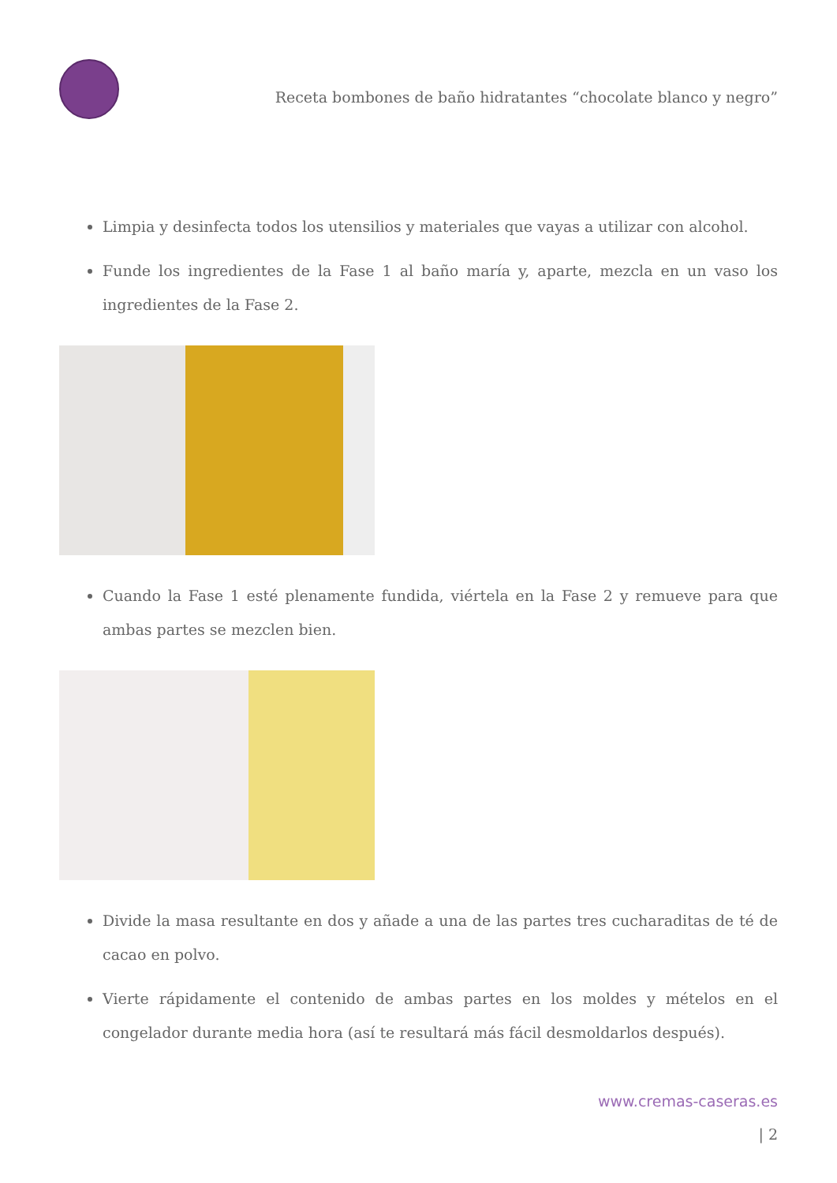Receta bombones de baño hidratantes “chocolate blanco y negro”
Limpia y desinfecta todos los utensilios y materiales que vayas a utilizar con alcohol.
Funde los ingredientes de la Fase 1 al baño maría y, aparte, mezcla en un vaso los ingredientes de la Fase 2.
Cuando la Fase 1 esté plenamente fundida, viértela en la Fase 2 y remueve para que ambas partes se mezclen bien.
Divide la masa resultante en dos y añade a una de las partes tres cucharaditas de té de cacao en polvo.
Vierte rápidamente el contenido de ambas partes en los moldes y mételos en el congelador durante media hora (así te resultará más fácil desmoldarlos después).
www.cremas-caseras.es
| 2